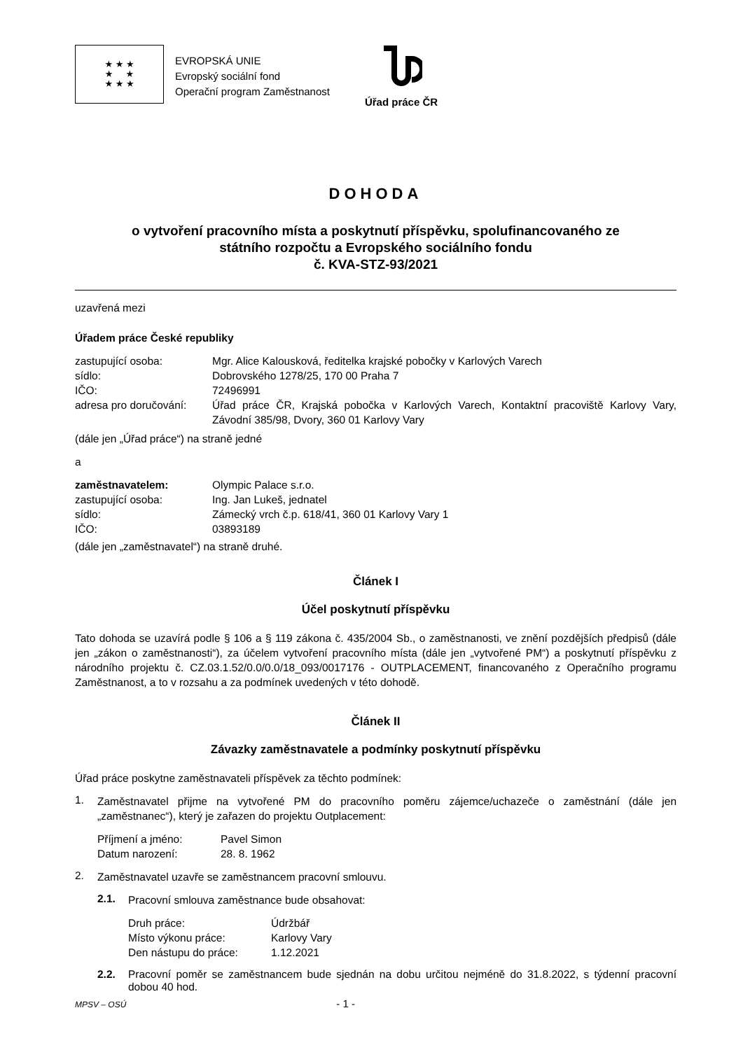★ ★ ★
★ ★
★ ★ ★
EVROPSKÁ UNIE
Evropský sociální fond
Operační program Zaměstnanost
Úřad práce ČR
DOHODA
o vytvoření pracovního místa a poskytnutí příspěvku, spolufinancovaného ze
státního rozpočtu a Evropského sociálního fondu
č. KVA-STZ-93/2021
uzavřená mezi
Úřadem práce České republiky
zastupující osoba:
Mgr. Alice Kalousková, ředitelka krajské pobočky v Karlových Varech
sídlo:
Dobrovského 1278/25, 170 00 Praha 7
IČO:
72496991
adresa pro doručování:
Úřad práce ČR, Krajská pobočka v Karlových Varech, Kontaktní pracoviště Karlovy Vary, Závodní 385/98, Dvory, 360 01 Karlovy Vary
(dále jen „Úřad práce“) na straně jedné
a
zaměstnavatelem:
Olympic Palace s.r.o.
zastupující osoba:
Ing. Jan Lukeš, jednatel
sídlo:
Zámecký vrch č.p. 618/41, 360 01 Karlovy Vary 1
IČO:
03893189
(dále jen „zaměstnavatel“) na straně druhé.
Článek I
Účel poskytnutí příspěvku
Tato dohoda se uzavírá podle § 106 a § 119 zákona č. 435/2004 Sb., o zaměstnanosti, ve znění pozdějších předpisů (dále jen „zákon o zaměstnanosti“), za účelem vytvoření pracovního místa (dále jen „vytvořené PM“) a poskytnutí příspěvku z národního projektu č. CZ.03.1.52/0.0/0.0/18_093/0017176 - OUTPLACEMENT, financovaného z Operačního programu Zaměstnanost, a to v rozsahu a za podmínek uvedených v této dohodě.
Článek II
Závazky zaměstnavatele a podmínky poskytnutí příspěvku
Úřad práce poskytne zaměstnavateli příspěvek za těchto podmínek:
1.
Zaměstnavatel přijme na vytvořené PM do pracovního poměru zájemce/uchazeče o zaměstnání (dále jen „zaměstnanec“), který je zařazen do projektu Outplacement:
Příjmení a jméno:
Pavel Simon
Datum narození:
28. 8. 1962
2.
Zaměstnavatel uzavře se zaměstnancem pracovní smlouvu.
2.1.
Pracovní smlouva zaměstnance bude obsahovat:
Druh práce:
Údržbář
Místo výkonu práce:
Karlovy Vary
Den nástupu do práce:
1.12.2021
2.2. Pracovní poměr se zaměstnancem bude sjednán na dobu určitou nejméně do 31.8.2022, s týdenní pracovní dobou 40 hod.
MPSV – OSÚ - 1 -